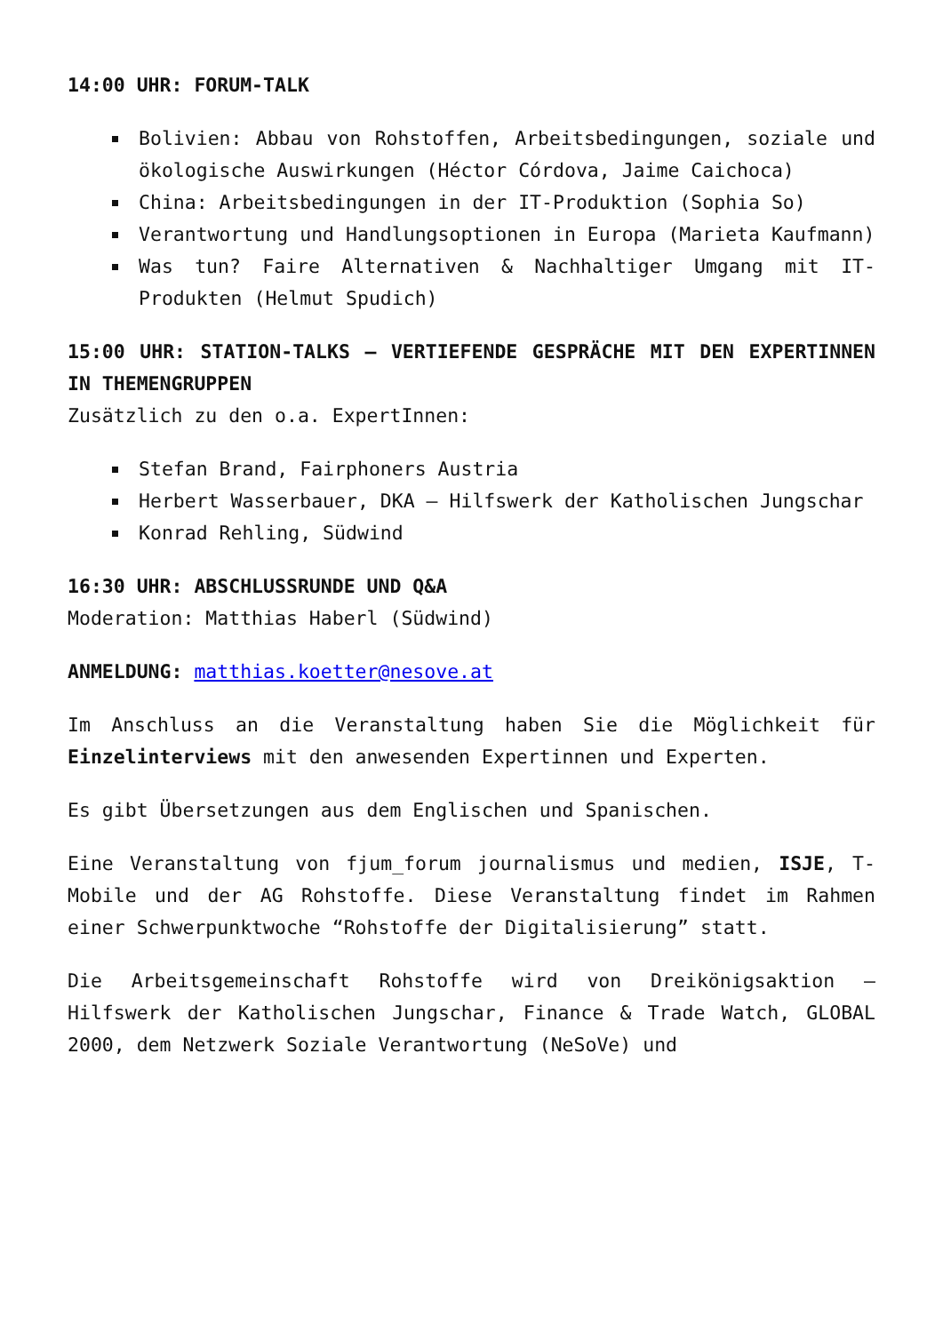14:00 UHR: FORUM-TALK
Bolivien: Abbau von Rohstoffen, Arbeitsbedingungen, soziale und ökologische Auswirkungen (Héctor Córdova, Jaime Caichoca)
China: Arbeitsbedingungen in der IT-Produktion (Sophia So)
Verantwortung und Handlungsoptionen in Europa (Marieta Kaufmann)
Was tun? Faire Alternativen & Nachhaltiger Umgang mit IT-Produkten (Helmut Spudich)
15:00 UHR: STATION-TALKS – VERTIEFENDE GESPRÄCHE MIT DEN EXPERTINNEN IN THEMENGRUPPEN
Zusätzlich zu den o.a. ExpertInnen:
Stefan Brand, Fairphoners Austria
Herbert Wasserbauer, DKA – Hilfswerk der Katholischen Jungschar
Konrad Rehling, Südwind
16:30 UHR: ABSCHLUSSRUNDE UND Q&A
Moderation: Matthias Haberl (Südwind)
ANMELDUNG: matthias.koetter@nesove.at
Im Anschluss an die Veranstaltung haben Sie die Möglichkeit für Einzelinterviews mit den anwesenden Expertinnen und Experten.
Es gibt Übersetzungen aus dem Englischen und Spanischen.
Eine Veranstaltung von fjum_forum journalismus und medien, ISJE, T-Mobile und der AG Rohstoffe. Diese Veranstaltung findet im Rahmen einer Schwerpunktwoche “Rohstoffe der Digitalisierung” statt.
Die Arbeitsgemeinschaft Rohstoffe wird von Dreikönigsaktion – Hilfswerk der Katholischen Jungschar, Finance & Trade Watch, GLOBAL 2000, dem Netzwerk Soziale Verantwortung (NeSoVe) und